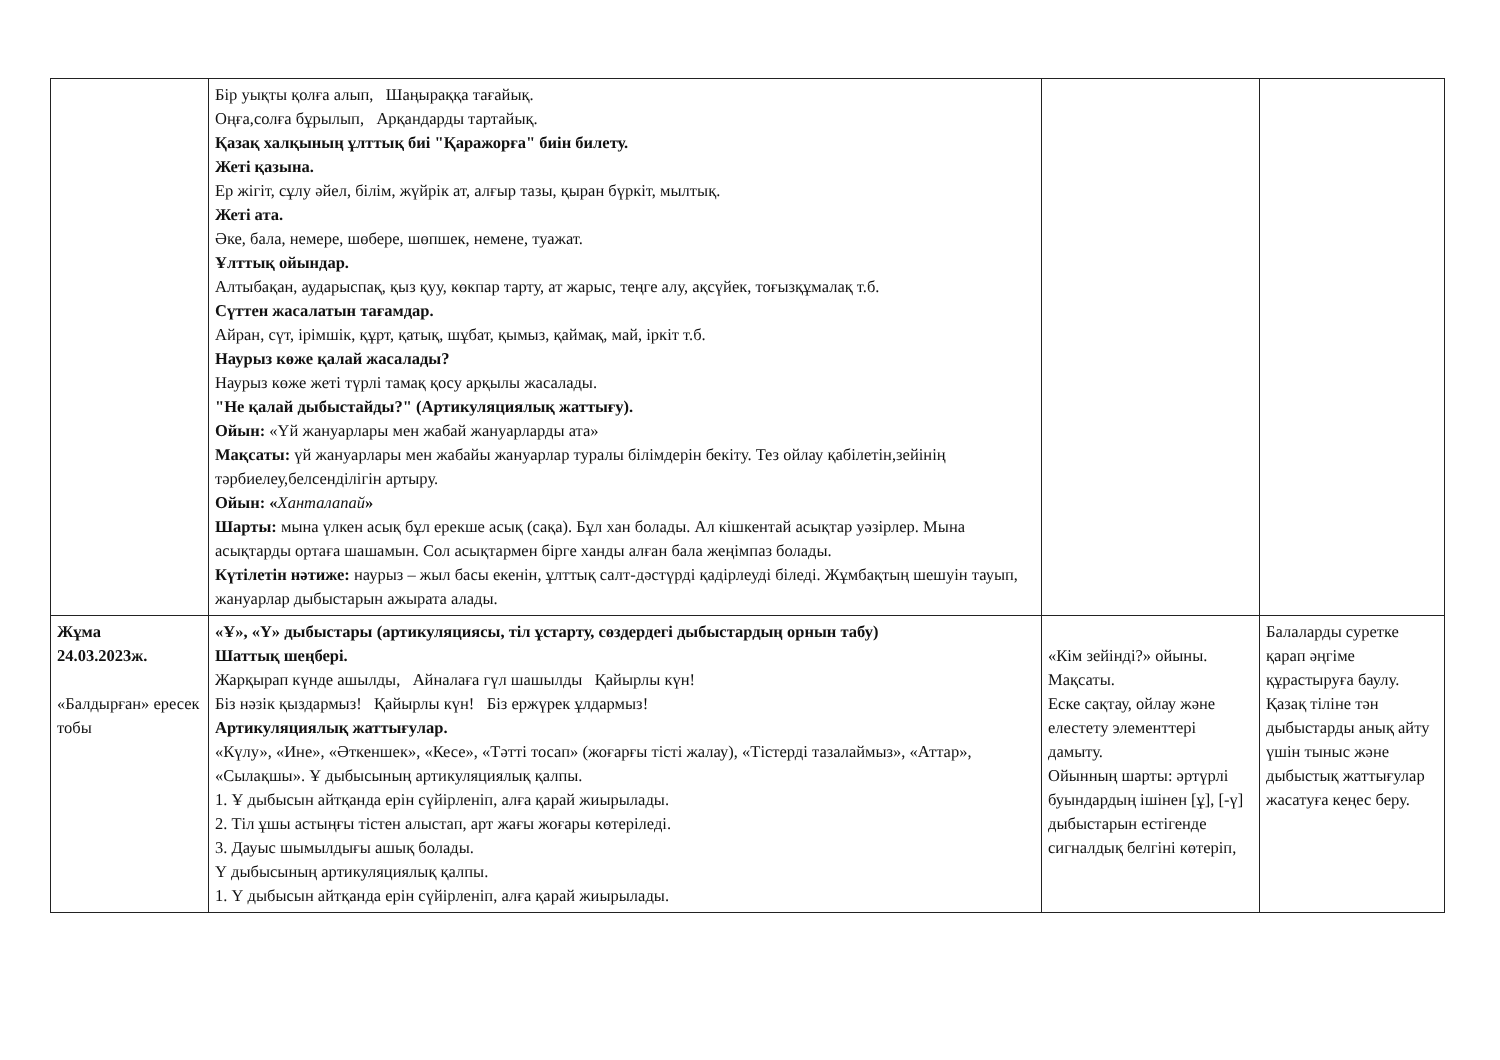| | Бір уықты қолға алып, Шаңыраққа тағайық. Оңға,солға бұрылып, Арқандарды тартайық. Қазақ халқының ұлттық биі "Қаражорға" биін билету. Жеті қазына. Ер жігіт, сұлу әйел, білім, жүйрік ат, алғыр тазы, қыран бүркіт, мылтық. Жеті ата. Әке, бала, немере, шөбере, шөпшек, немене, туажат. Ұлттық ойындар. Алтыбақан, аударыспақ, қыз қуу, көкпар тарту, ат жарыс, теңге алу, ақсүйек, тоғызқұмалақ т.б. Сүттен жасалатын тағамдар. Айран, сүт, ірімшік, құрт, қатық, шұбат, қымыз, қаймақ, май, іркіт т.б. Наурыз көже қалай жасалады? Наурыз көже жеті түрлі тамақ қосу арқылы жасалады. "Не қалай дыбыстайды?" (Артикуляциялық жаттығу). Ойын: «Үй жануарлары мен жабай жануарларды ата» Мақсаты: үй жануарлары мен жабайы жануарлар туралы білімдерін бекіту. Тез ойлау қабілетін,зейінің тәрбиелеу,белсенділігін артыру. Ойын: « Ханталапай » Шарты: мына үлкен асық бұл ерекше асық (сақа). Бұл хан болады. Ал кішкентай асықтар уәзірлер. Мына асықтарды ортаға шашамын. Сол асықтармен бірге ханды алған бала жеңімпаз болады. Күтілетін нәтиже: наурыз – жыл басы екенін, ұлттық салт-дәстүрді қадірлеуді біледі. Жұмбақтың шешуін тауып, жануарлар дыбыстарын ажырата алады. | | |
| Жұма 24.03.2023ж. «Балдырған» ересек тобы | «Ұ», «Ү» дыбыстары (артикуляциясы, тіл ұстарту, сөздердегі дыбыстардың орнын табу) Шаттық шеңбері. Жарқырап күнде ашылды, Айналаға гүл шашылды Қайырлы күн! Біз нәзік қыздармыз! Қайырлы күн! Біз ержүрек ұлдармыз! Артикуляциялық жаттығулар. «Күлу», «Ине», «Әткеншек», «Кесе», «Тәтті тосап» (жоғарғы тісті жалау), «Тістерді тазалаймыз», «Аттар», «Сылақшы». Ұ дыбысының артикуляциялық қалпы. 1. Ұ дыбысын айтқанда ерін сүйірленіп, алға қарай жиырылады. 2. Тіл ұшы астыңғы тістен алыстап, арт жағы жоғары көтеріледі. 3. Дауыс шымылдығы ашық болады. Ү дыбысының артикуляциялық қалпы. 1. Ү дыбысын айтқанда ерін сүйірленіп, алға қарай жиырылады. | «Кім зейінді?» ойыны. Мақсаты. Еске сақтау, ойлау және елестету элементтері дамыту. Ойынның шарты: әртүрлі буындардың ішінен [ұ], [-ү] дыбыстарын естігенде сигналдық белгіні көтеріп, | Балаларды суретке қарап әңгіме құрастыруға баулу. Қазақ тіліне тән дыбыстарды анық айту үшін тыныс және дыбыстық жаттығулар жасатуға кеңес беру. |